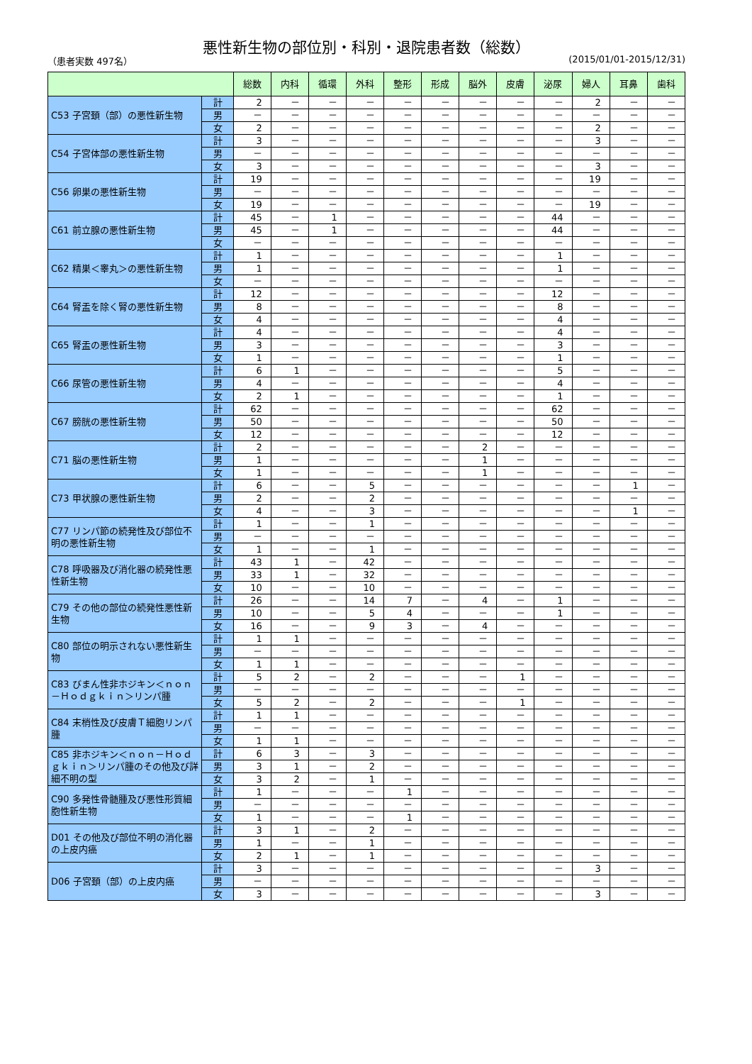悪性新生物の部位別・科別・退院患者数（総数）
（患者実数 497名） (2015/01/01-2015/12/31)
| | | 総数 | 内科 | 循環 | 外科 | 整形 | 形成 | 脳外 | 皮膚 | 泌尿 | 婦人 | 耳鼻 | 歯科 |
| --- | --- | --- | --- | --- | --- | --- | --- | --- | --- | --- | --- | --- | --- |
| C53 子宮頚（部）の悪性新生物 | 計 | 2 | － | － | － | － | － | － | － | － | 2 | － | － |
| | 男 | － | － | － | － | － | － | － | － | － | － | － | － |
| | 女 | 2 | － | － | － | － | － | － | － | － | 2 | － | － |
| C54 子宮体部の悪性新生物 | 計 | 3 | － | － | － | － | － | － | － | － | 3 | － | － |
| | 男 | － | － | － | － | － | － | － | － | － | － | － | － |
| | 女 | 3 | － | － | － | － | － | － | － | － | 3 | － | － |
| C56 卵巣の悪性新生物 | 計 | 19 | － | － | － | － | － | － | － | － | 19 | － | － |
| | 男 | － | － | － | － | － | － | － | － | － | － | － | － |
| | 女 | 19 | － | － | － | － | － | － | － | － | 19 | － | － |
| C61 前立腺の悪性新生物 | 計 | 45 | － | 1 | － | － | － | － | － | 44 | － | － | － |
| | 男 | 45 | － | 1 | － | － | － | － | － | 44 | － | － | － |
| | 女 | － | － | － | － | － | － | － | － | － | － | － | － |
| C62 精巣＜睾丸＞の悪性新生物 | 計 | 1 | － | － | － | － | － | － | － | 1 | － | － | － |
| | 男 | 1 | － | － | － | － | － | － | － | 1 | － | － | － |
| | 女 | － | － | － | － | － | － | － | － | － | － | － | － |
| C64 腎盂を除く腎の悪性新生物 | 計 | 12 | － | － | － | － | － | － | － | 12 | － | － | － |
| | 男 | 8 | － | － | － | － | － | － | － | 8 | － | － | － |
| | 女 | 4 | － | － | － | － | － | － | － | 4 | － | － | － |
| C65 腎盂の悪性新生物 | 計 | 4 | － | － | － | － | － | － | － | 4 | － | － | － |
| | 男 | 3 | － | － | － | － | － | － | － | 3 | － | － | － |
| | 女 | 1 | － | － | － | － | － | － | － | 1 | － | － | － |
| C66 尿管の悪性新生物 | 計 | 6 | 1 | － | － | － | － | － | － | 5 | － | － | － |
| | 男 | 4 | － | － | － | － | － | － | － | 4 | － | － | － |
| | 女 | 2 | 1 | － | － | － | － | － | － | 1 | － | － | － |
| C67 膀胱の悪性新生物 | 計 | 62 | － | － | － | － | － | － | － | 62 | － | － | － |
| | 男 | 50 | － | － | － | － | － | － | － | 50 | － | － | － |
| | 女 | 12 | － | － | － | － | － | － | － | 12 | － | － | － |
| C71 脳の悪性新生物 | 計 | 2 | － | － | － | － | － | 2 | － | － | － | － | － |
| | 男 | 1 | － | － | － | － | － | 1 | － | － | － | － | － |
| | 女 | 1 | － | － | － | － | － | 1 | － | － | － | － | － |
| C73 甲状腺の悪性新生物 | 計 | 6 | － | － | 5 | － | － | － | － | － | － | 1 | － |
| | 男 | 2 | － | － | 2 | － | － | － | － | － | － | － | － |
| | 女 | 4 | － | － | 3 | － | － | － | － | － | － | 1 | － |
| C77 リンパ節の続発性及び部位不明の悪性新生物 | 計 | 1 | － | － | 1 | － | － | － | － | － | － | － | － |
| | 男 | － | － | － | － | － | － | － | － | － | － | － | － |
| | 女 | 1 | － | － | 1 | － | － | － | － | － | － | － | － |
| C78 呼吸器及び消化器の続発性悪性新生物 | 計 | 43 | 1 | － | 42 | － | － | － | － | － | － | － | － |
| | 男 | 33 | 1 | － | 32 | － | － | － | － | － | － | － | － |
| | 女 | 10 | － | － | 10 | － | － | － | － | － | － | － | － |
| C79 その他の部位の続発性悪性新生物 | 計 | 26 | － | － | 14 | 7 | － | 4 | － | 1 | － | － | － |
| | 男 | 10 | － | － | 5 | 4 | － | － | － | 1 | － | － | － |
| | 女 | 16 | － | － | 9 | 3 | － | 4 | － | － | － | － | － |
| C80 部位の明示されない悪性新生物 | 計 | 1 | 1 | － | － | － | － | － | － | － | － | － | － |
| | 男 | － | － | － | － | － | － | － | － | － | － | － | － |
| | 女 | 1 | 1 | － | － | － | － | － | － | － | － | － | － |
| C83 びまん性非ホジキン＜ｎｏｎ－Ｈｏｄｇｋｉｎ＞リンパ腫 | 計 | 5 | 2 | － | 2 | － | － | － | 1 | － | － | － | － |
| | 男 | － | － | － | － | － | － | － | － | － | － | － | － |
| | 女 | 5 | 2 | － | 2 | － | － | － | 1 | － | － | － | － |
| C84 末梢性及び皮膚Ｔ細胞リンパ腫 | 計 | 1 | 1 | － | － | － | － | － | － | － | － | － | － |
| | 男 | － | － | － | － | － | － | － | － | － | － | － | － |
| | 女 | 1 | 1 | － | － | － | － | － | － | － | － | － | － |
| C85 非ホジキン＜ｎｏｎ－Ｈｏｄｇｋｉｎ＞リンパ腫のその他及び詳細不明の型 | 計 | 6 | 3 | － | 3 | － | － | － | － | － | － | － | － |
| | 男 | 3 | 1 | － | 2 | － | － | － | － | － | － | － | － |
| | 女 | 3 | 2 | － | 1 | － | － | － | － | － | － | － | － |
| C90 多発性骨髄腫及び悪性形質細胞性新生物 | 計 | 1 | － | － | － | 1 | － | － | － | － | － | － | － |
| | 男 | － | － | － | － | － | － | － | － | － | － | － | － |
| | 女 | 1 | － | － | － | 1 | － | － | － | － | － | － | － |
| D01 その他及び部位不明の消化器の上皮内癌 | 計 | 3 | 1 | － | 2 | － | － | － | － | － | － | － | － |
| | 男 | 1 | － | － | 1 | － | － | － | － | － | － | － | － |
| | 女 | 2 | 1 | － | 1 | － | － | － | － | － | － | － | － |
| D06 子宮頚（部）の上皮内癌 | 計 | 3 | － | － | － | － | － | － | － | － | 3 | － | － |
| | 男 | － | － | － | － | － | － | － | － | － | － | － | － |
| | 女 | 3 | － | － | － | － | － | － | － | － | 3 | － | － |